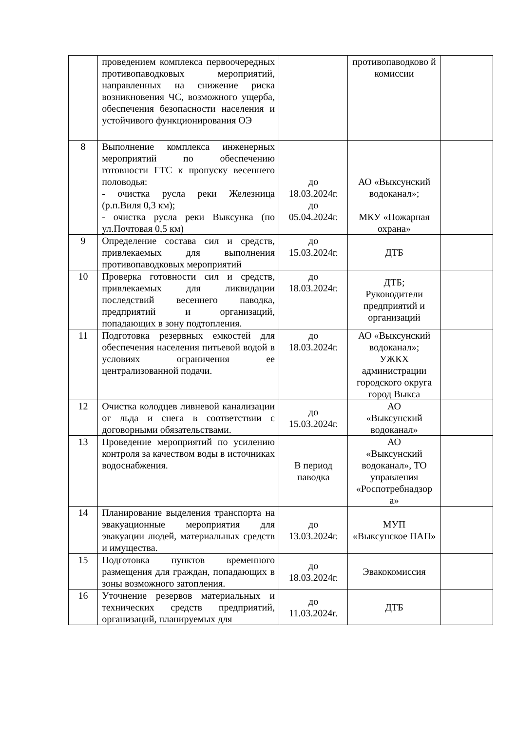| | проведением комплекса первоочередных противопаводковых мероприятий, направленных на снижение риска возникновения ЧС, возможного ущерба, обеспечения безопасности населения и устойчивого функционирования ОЭ | | противопаводково й комиссии | |
| 8 | Выполнение комплекса инженерных мероприятий по обеспечению готовности ГТС к пропуску весеннего половодья: - очистка русла реки Железница (р.п.Виля 0,3 км); - очистка русла реки Выксунка (по ул.Почтовая 0,5 км) | до 18.03.2024г. до 05.04.2024г. | АО «Выксунский водоканал»; МКУ «Пожарная охрана» | |
| 9 | Определение состава сил и средств, привлекаемых для выполнения противопаводковых мероприятий | до 15.03.2024г. | ДТБ | |
| 10 | Проверка готовности сил и средств, привлекаемых для ликвидации последствий весеннего паводка, предприятий и организаций, попадающих в зону подтопления. | до 18.03.2024г. | ДТБ; Руководители предприятий и организаций | |
| 11 | Подготовка резервных емкостей для обеспечения населения питьевой водой в условиях ограничения ее централизованной подачи. | до 18.03.2024г. | АО «Выксунский водоканал»; УЖКХ администрации городского округа город Выкса | |
| 12 | Очистка колодцев ливневой канализации от льда и снега в соответствии с договорными обязательствами. | до 15.03.2024г. | АО «Выксунский водоканал» | |
| 13 | Проведение мероприятий по усилению контроля за качеством воды в источниках водоснабжения. | В период паводка | АО «Выксунский водоканал», ТО управления «Роспотребнадзор а» | |
| 14 | Планирование выделения транспорта на эвакуационные мероприятия для эвакуации людей, материальных средств и имущества. | до 13.03.2024г. | МУП «Выксунское ПАП» | |
| 15 | Подготовка пунктов временного размещения для граждан, попадающих в зоны возможного затопления. | до 18.03.2024г. | Эвакокомиссия | |
| 16 | Уточнение резервов материальных и технических средств предприятий, организаций, планируемых для | до 11.03.2024г. | ДТБ | |